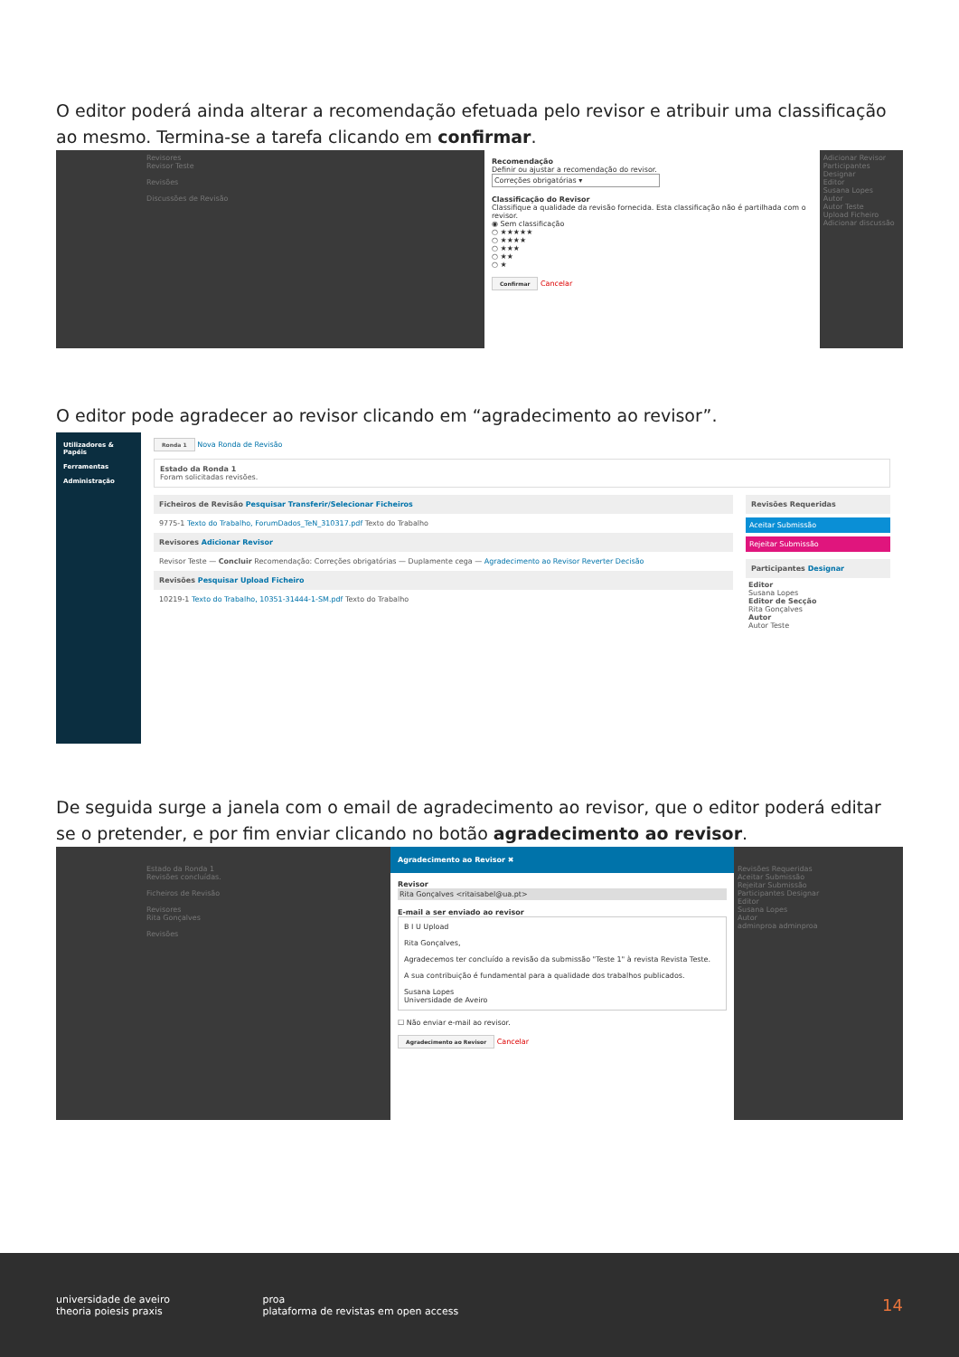O editor poderá ainda alterar a recomendação efetuada pelo revisor e atribuir uma classificação ao mesmo. Termina-se a tarefa clicando em confirmar.
Revisores
Revisor Teste
Revisões
Discussões de Revisão
Recomendação
Definir ou ajustar a recomendação do revisor.
Correções obrigatórias ▾
Classificação do Revisor
Classifique a qualidade da revisão fornecida. Esta classificação não é partilhada com o revisor.
◉ Sem classificação
○ ★★★★★
○ ★★★★
○ ★★★
○ ★★
○ ★
Confirmar Cancelar
Adicionar Revisor
Participantes Designar
Editor
Susana Lopes
Autor
Autor Teste
Upload Ficheiro
Adicionar discussão
O editor pode agradecer ao revisor clicando em “agradecimento ao revisor”.
Utilizadores & Papéis
Ferramentas
Administração
Ronda 1 Nova Ronda de Revisão
Estado da Ronda 1
Foram solicitadas revisões.
Ficheiros de Revisão Pesquisar Transferir/Selecionar Ficheiros
9775-1 Texto do Trabalho, ForumDados_TeN_310317.pdf Texto do Trabalho
Revisores Adicionar Revisor
Revisor Teste — Concluir Recomendação: Correções obrigatórias — Duplamente cega — Agradecimento ao Revisor Reverter Decisão
Revisões Pesquisar Upload Ficheiro
10219-1 Texto do Trabalho, 10351-31444-1-SM.pdf Texto do Trabalho
Revisões Requeridas
Aceitar Submissão
Rejeitar Submissão
Participantes Designar
Editor
Susana Lopes
Editor de Secção
Rita Gonçalves
Autor
Autor Teste
De seguida surge a janela com o email de agradecimento ao revisor, que o editor poderá editar se o pretender, e por fim enviar clicando no botão agradecimento ao revisor.
Estado da Ronda 1
Revisões concluídas.
Ficheiros de Revisão
Revisores
Rita Gonçalves
Revisões
Agradecimento ao Revisor ✖
Revisor
Rita Gonçalves <ritaisabel@ua.pt>
E-mail a ser enviado ao revisor
B I U Upload
Rita Gonçalves,
Agradecemos ter concluído a revisão da submissão "Teste 1" à revista Revista Teste.
A sua contribuição é fundamental para a qualidade dos trabalhos publicados.
Susana Lopes
Universidade de Aveiro
☐ Não enviar e-mail ao revisor.
Agradecimento ao Revisor Cancelar
Revisões Requeridas
Aceitar Submissão
Rejeitar Submissão
Participantes Designar
Editor
Susana Lopes
Autor
adminproa adminproa
universidade de aveiro
theoria poiesis praxis
proa
plataforma de revistas em open access
14